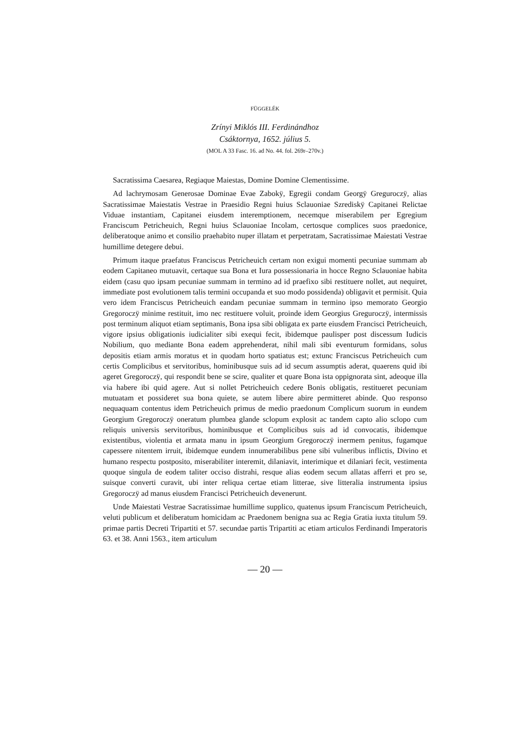FÜGGELÉK
Zrínyi Miklós III. Ferdinándhoz
Csáktornya, 1652. július 5.
(MOL A 33 Fasc. 16. ad No. 44. fol. 269r–270v.)
Sacratissima Caesarea, Regiaque Maiestas, Domine Domine Clementissime.
Ad lachrymosam Generosae Dominae Evae Zabokÿ, Egregii condam Georgÿ Greguroczÿ, alias Sacratissimae Maiestatis Vestrae in Praesidio Regni huius Sclauoniae Szrediskÿ Capitanei Relictae Viduae instantiam, Capitanei eiusdem interemptionem, necemque miserabilem per Egregium Franciscum Petricheuich, Regni huius Sclauoniae Incolam, certosque complices suos praedonice, deliberatoque animo et consilio praehabito nuper illatam et perpetratam, Sacratissimae Maiestati Vestrae humillime detegere debui.
Primum itaque praefatus Franciscus Petricheuich certam non exigui momenti pecuniae summam ab eodem Capitaneo mutuavit, certaque sua Bona et Iura possessionaria in hocce Regno Sclauoniae habita eidem (casu quo ipsam pecuniae summam in termino ad id praefixo sibi restituere nollet, aut nequiret, immediate post evolutionem talis termini occupanda et suo modo possidenda) obligavit et permisit. Quia vero idem Franciscus Petricheuich eandam pecuniae summam in termino ipso memorato Georgio Gregoroczÿ minime restituit, imo nec restituere voluit, proinde idem Georgius Greguroczÿ, intermissis post terminum aliquot etiam septimanis, Bona ipsa sibi obligata ex parte eiusdem Francisci Petricheuich, vigore ipsius obligationis iudicialiter sibi exequi fecit, ibidemque paulisper post discessum Iudicis Nobilium, quo mediante Bona eadem apprehenderat, nihil mali sibi eventurum formidans, solus depositis etiam armis moratus et in quodam horto spatiatus est; extunc Franciscus Petricheuich cum certis Complicibus et servitoribus, hominibusque suis ad id secum assumptis aderat, quaerens quid ibi ageret Gregoroczÿ, qui respondit bene se scire, qualiter et quare Bona ista oppignorata sint, adeoque illa via habere ibi quid agere. Aut si nollet Petricheuich cedere Bonis obligatis, restitueret pecuniam mutuatam et possideret sua bona quiete, se autem libere abire permitteret abinde. Quo responso nequaquam contentus idem Petricheuich primus de medio praedonum Complicum suorum in eundem Georgium Gregoroczÿ oneratum plumbea glande sclopum explosit ac tandem capto alio sclopo cum reliquis universis servitoribus, hominibusque et Complicibus suis ad id convocatis, ibidemque existentibus, violentia et armata manu in ipsum Georgium Gregoroczÿ inermem penitus, fugamque capessere nitentem irruit, ibidemque eundem innumerabilibus pene sibi vulneribus inflictis, Divino et humano respectu postposito, miserabiliter interemit, dilaniavit, interimique et dilaniari fecit, vestimenta quoque singula de eodem taliter occiso distrahi, resque alias eodem secum allatas afferri et pro se, suisque converti curavit, ubi inter reliqua certae etiam litterae, sive litteralia instrumenta ipsius Gregoroczÿ ad manus eiusdem Francisci Petricheuich devenerunt.
Unde Maiestati Vestrae Sacratissimae humillime supplico, quatenus ipsum Franciscum Petricheuich, veluti publicum et deliberatum homicidam ac Praedonem benigna sua ac Regia Gratia iuxta titulum 59. primae partis Decreti Tripartiti et 57. secundae partis Tripartiti ac etiam articulos Ferdinandi Imperatoris 63. et 38. Anni 1563., item articulum
— 20 —